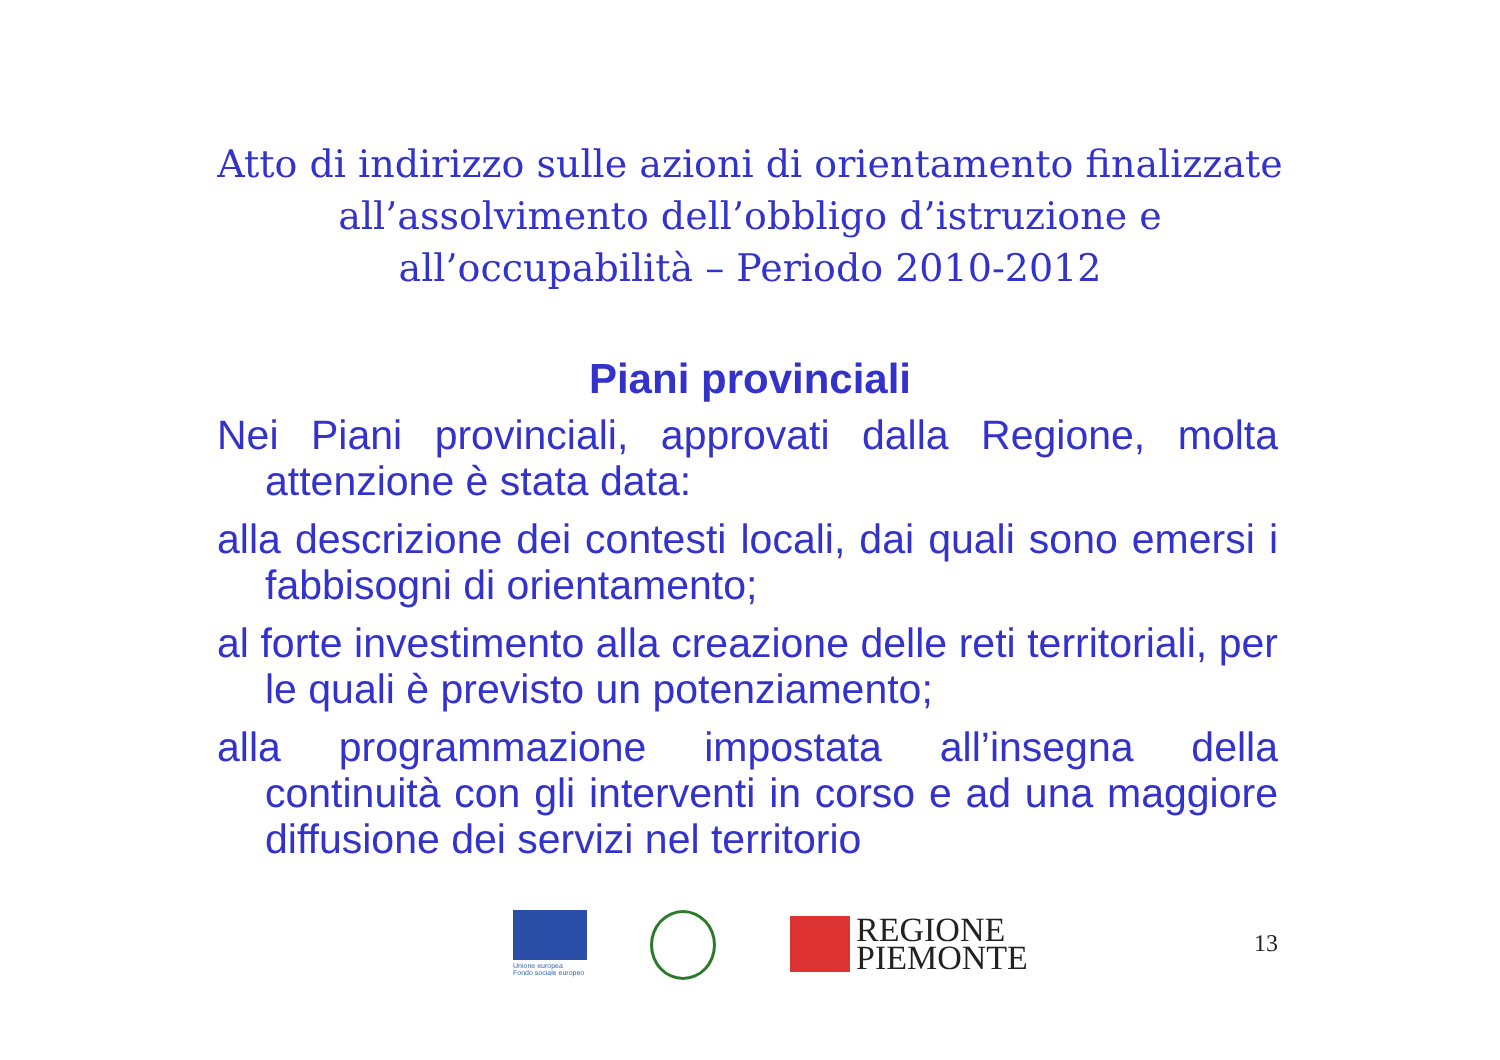Atto di indirizzo sulle azioni di orientamento finalizzate
all’assolvimento dell’obbligo d’istruzione e
all’occupabilità – Periodo 2010-2012
Piani provinciali
Nei Piani provinciali, approvati dalla Regione, molta attenzione è stata data:
alla descrizione dei contesti locali, dai quali sono emersi i fabbisogni di orientamento;
al forte investimento alla creazione delle reti territoriali, per le quali è previsto un potenziamento;
alla programmazione impostata all’insegna della continuità con gli interventi in corso e ad una maggiore diffusione dei servizi nel territorio
Unione europea
Fondo sociale europeo
REGIONE
PIEMONTE
13